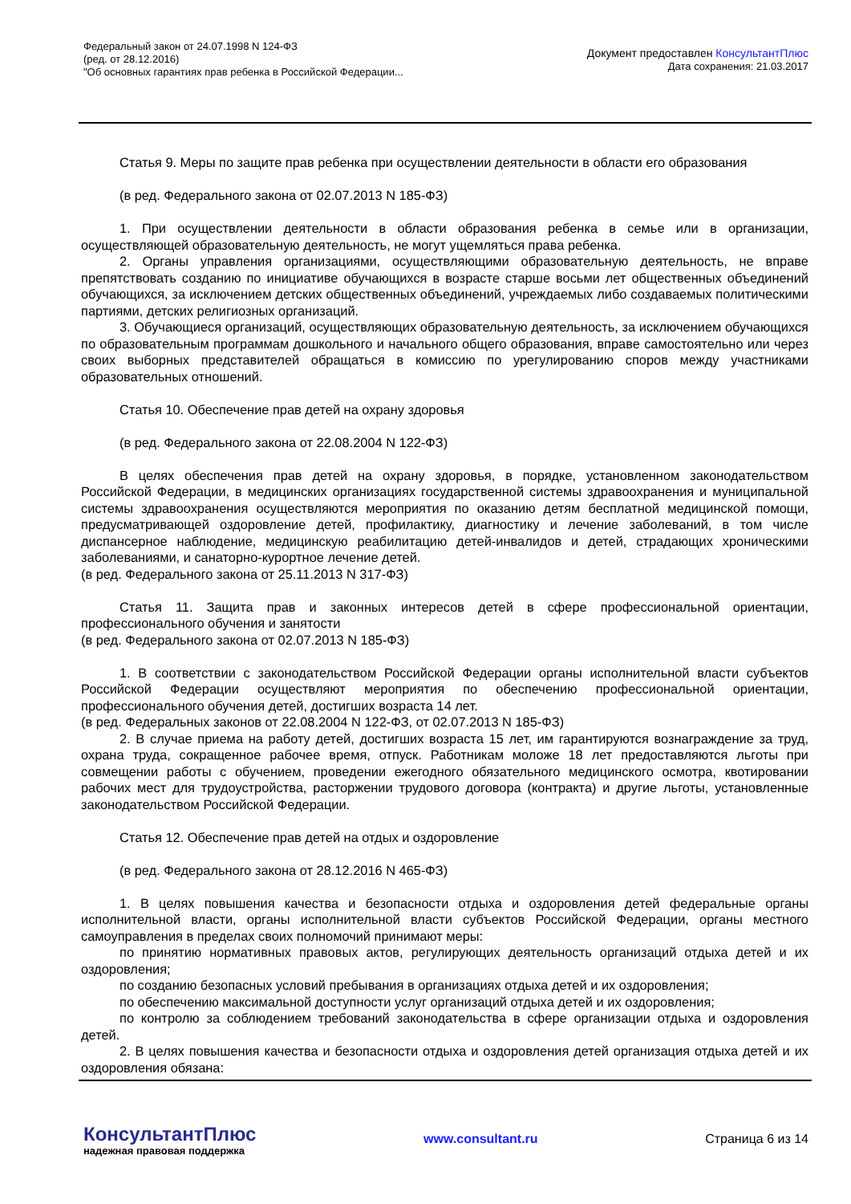Федеральный закон от 24.07.1998 N 124-ФЗ
(ред. от 28.12.2016)
"Об основных гарантиях прав ребенка в Российской Федерации...
Документ предоставлен КонсультантПлюс
Дата сохранения: 21.03.2017
Статья 9. Меры по защите прав ребенка при осуществлении деятельности в области его образования
(в ред. Федерального закона от 02.07.2013 N 185-ФЗ)
1. При осуществлении деятельности в области образования ребенка в семье или в организации, осуществляющей образовательную деятельность, не могут ущемляться права ребенка.
2. Органы управления организациями, осуществляющими образовательную деятельность, не вправе препятствовать созданию по инициативе обучающихся в возрасте старше восьми лет общественных объединений обучающихся, за исключением детских общественных объединений, учреждаемых либо создаваемых политическими партиями, детских религиозных организаций.
3. Обучающиеся организаций, осуществляющих образовательную деятельность, за исключением обучающихся по образовательным программам дошкольного и начального общего образования, вправе самостоятельно или через своих выборных представителей обращаться в комиссию по урегулированию споров между участниками образовательных отношений.
Статья 10. Обеспечение прав детей на охрану здоровья
(в ред. Федерального закона от 22.08.2004 N 122-ФЗ)
В целях обеспечения прав детей на охрану здоровья, в порядке, установленном законодательством Российской Федерации, в медицинских организациях государственной системы здравоохранения и муниципальной системы здравоохранения осуществляются мероприятия по оказанию детям бесплатной медицинской помощи, предусматривающей оздоровление детей, профилактику, диагностику и лечение заболеваний, в том числе диспансерное наблюдение, медицинскую реабилитацию детей-инвалидов и детей, страдающих хроническими заболеваниями, и санаторно-курортное лечение детей.
(в ред. Федерального закона от 25.11.2013 N 317-ФЗ)
Статья 11. Защита прав и законных интересов детей в сфере профессиональной ориентации, профессионального обучения и занятости
(в ред. Федерального закона от 02.07.2013 N 185-ФЗ)
1. В соответствии с законодательством Российской Федерации органы исполнительной власти субъектов Российской Федерации осуществляют мероприятия по обеспечению профессиональной ориентации, профессионального обучения детей, достигших возраста 14 лет.
(в ред. Федеральных законов от 22.08.2004 N 122-ФЗ, от 02.07.2013 N 185-ФЗ)
2. В случае приема на работу детей, достигших возраста 15 лет, им гарантируются вознаграждение за труд, охрана труда, сокращенное рабочее время, отпуск. Работникам моложе 18 лет предоставляются льготы при совмещении работы с обучением, проведении ежегодного обязательного медицинского осмотра, квотировании рабочих мест для трудоустройства, расторжении трудового договора (контракта) и другие льготы, установленные законодательством Российской Федерации.
Статья 12. Обеспечение прав детей на отдых и оздоровление
(в ред. Федерального закона от 28.12.2016 N 465-ФЗ)
1. В целях повышения качества и безопасности отдыха и оздоровления детей федеральные органы исполнительной власти, органы исполнительной власти субъектов Российской Федерации, органы местного самоуправления в пределах своих полномочий принимают меры:
по принятию нормативных правовых актов, регулирующих деятельность организаций отдыха детей и их оздоровления;
по созданию безопасных условий пребывания в организациях отдыха детей и их оздоровления;
по обеспечению максимальной доступности услуг организаций отдыха детей и их оздоровления;
по контролю за соблюдением требований законодательства в сфере организации отдыха и оздоровления детей.
2. В целях повышения качества и безопасности отдыха и оздоровления детей организация отдыха детей и их оздоровления обязана:
КонсультантПлюс
надежная правовая поддержка
www.consultant.ru Страница 6 из 14